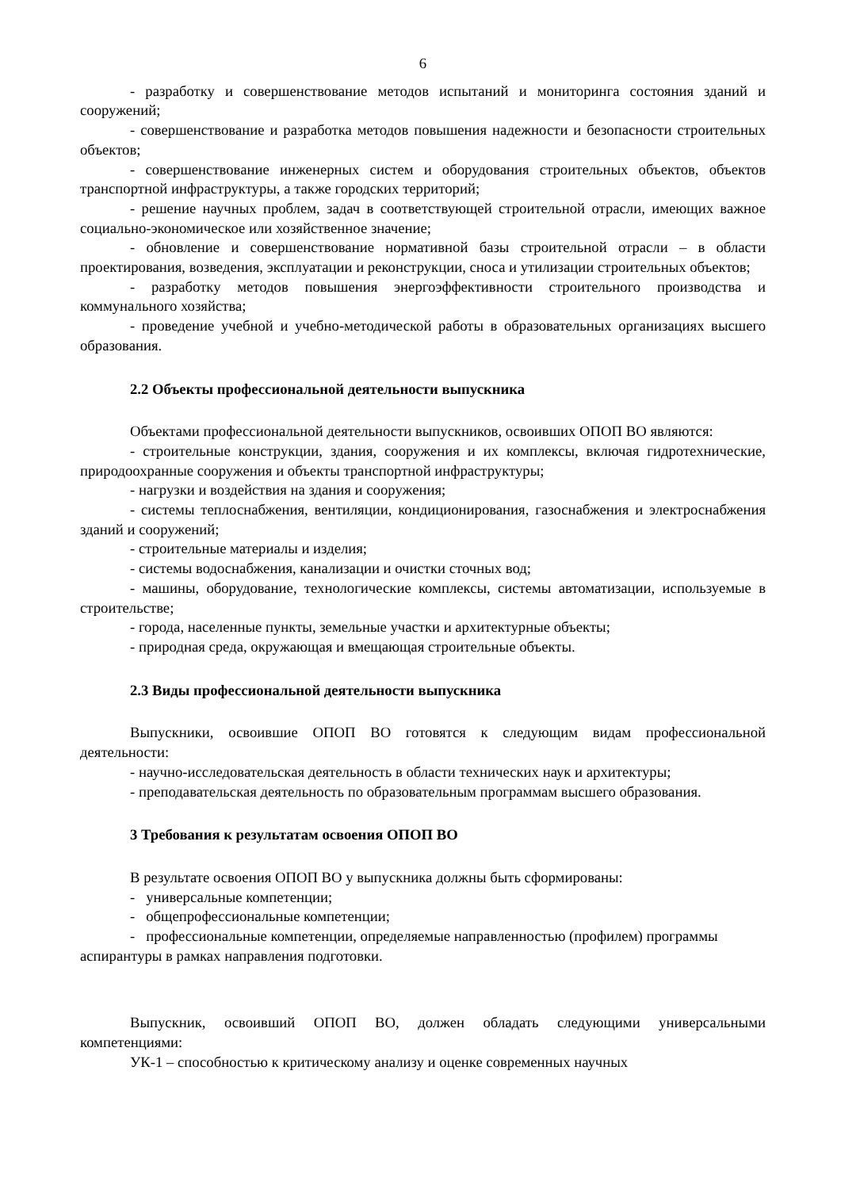6
- разработку и совершенствование методов испытаний и мониторинга состояния зданий и сооружений;
- совершенствование и разработка методов повышения надежности и безопасности строительных объектов;
- совершенствование инженерных систем и оборудования строительных объектов, объектов транспортной инфраструктуры, а также городских территорий;
- решение научных проблем, задач в соответствующей строительной отрасли, имеющих важное социально-экономическое или хозяйственное значение;
- обновление и совершенствование нормативной базы строительной отрасли – в области проектирования, возведения, эксплуатации и реконструкции, сноса и утилизации строительных объектов;
- разработку методов повышения энергоэффективности строительного производства и коммунального хозяйства;
- проведение учебной и учебно-методической работы в образовательных организациях высшего образования.
2.2 Объекты профессиональной деятельности выпускника
Объектами профессиональной деятельности выпускников, освоивших ОПОП ВО являются:
- строительные конструкции, здания, сооружения и их комплексы, включая гидротехнические, природоохранные сооружения и объекты транспортной инфраструктуры;
- нагрузки и воздействия на здания и сооружения;
- системы теплоснабжения, вентиляции, кондиционирования, газоснабжения и электроснабжения зданий и сооружений;
- строительные материалы и изделия;
- системы водоснабжения, канализации и очистки сточных вод;
- машины, оборудование, технологические комплексы, системы автоматизации, используемые в строительстве;
- города, населенные пункты, земельные участки и архитектурные объекты;
- природная среда, окружающая и вмещающая строительные объекты.
2.3 Виды профессиональной деятельности выпускника
Выпускники, освоившие ОПОП ВО готовятся к следующим видам профессиональной деятельности:
- научно-исследовательская деятельность в области технических наук и архитектуры;
- преподавательская деятельность по образовательным программам высшего образования.
3 Требования к результатам освоения ОПОП ВО
В результате освоения ОПОП ВО у выпускника должны быть сформированы:
- универсальные компетенции;
- общепрофессиональные компетенции;
- профессиональные компетенции, определяемые направленностью (профилем) программы аспирантуры в рамках направления подготовки.
Выпускник, освоивший ОПОП ВО, должен обладать следующими универсальными компетенциями:
УК-1 – способностью к критическому анализу и оценке современных научных